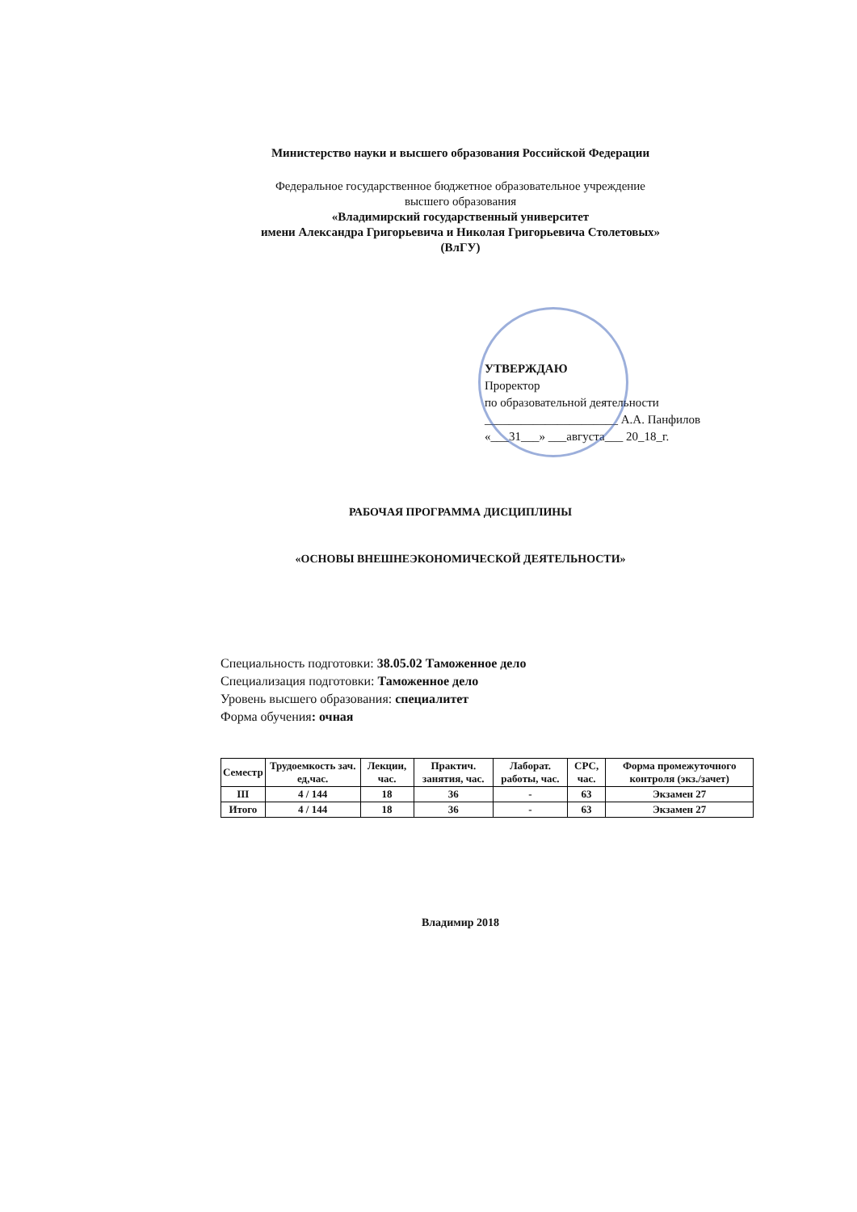Министерство науки и высшего образования Российской Федерации
Федеральное государственное бюджетное образовательное учреждение
высшего образования
«Владимирский государственный университет
имени Александра Григорьевича и Николая Григорьевича Столетовых»
(ВлГУ)
УТВЕРЖДАЮ
Проректор
по образовательной деятельности
______________________ А.А. Панфилов
«___31___» ___августа___ 20_18_г.
РАБОЧАЯ ПРОГРАММА ДИСЦИПЛИНЫ
«ОСНОВЫ ВНЕШНЕЭКОНОМИЧЕСКОЙ ДЕЯТЕЛЬНОСТИ»
Специальность подготовки: 38.05.02 Таможенное дело
Специализация подготовки: Таможенное дело
Уровень высшего образования: специалитет
Форма обучения: очная
| Семестр | Трудоемкость зач. ед,час. | Лекции, час. | Практич. занятия, час. | Лаборат. работы, час. | СРС, час. | Форма промежуточного контроля (экз./зачет) |
| --- | --- | --- | --- | --- | --- | --- |
| III | 4 / 144 | 18 | 36 | - | 63 | Экзамен 27 |
| Итого | 4 / 144 | 18 | 36 | - | 63 | Экзамен 27 |
Владимир 2018